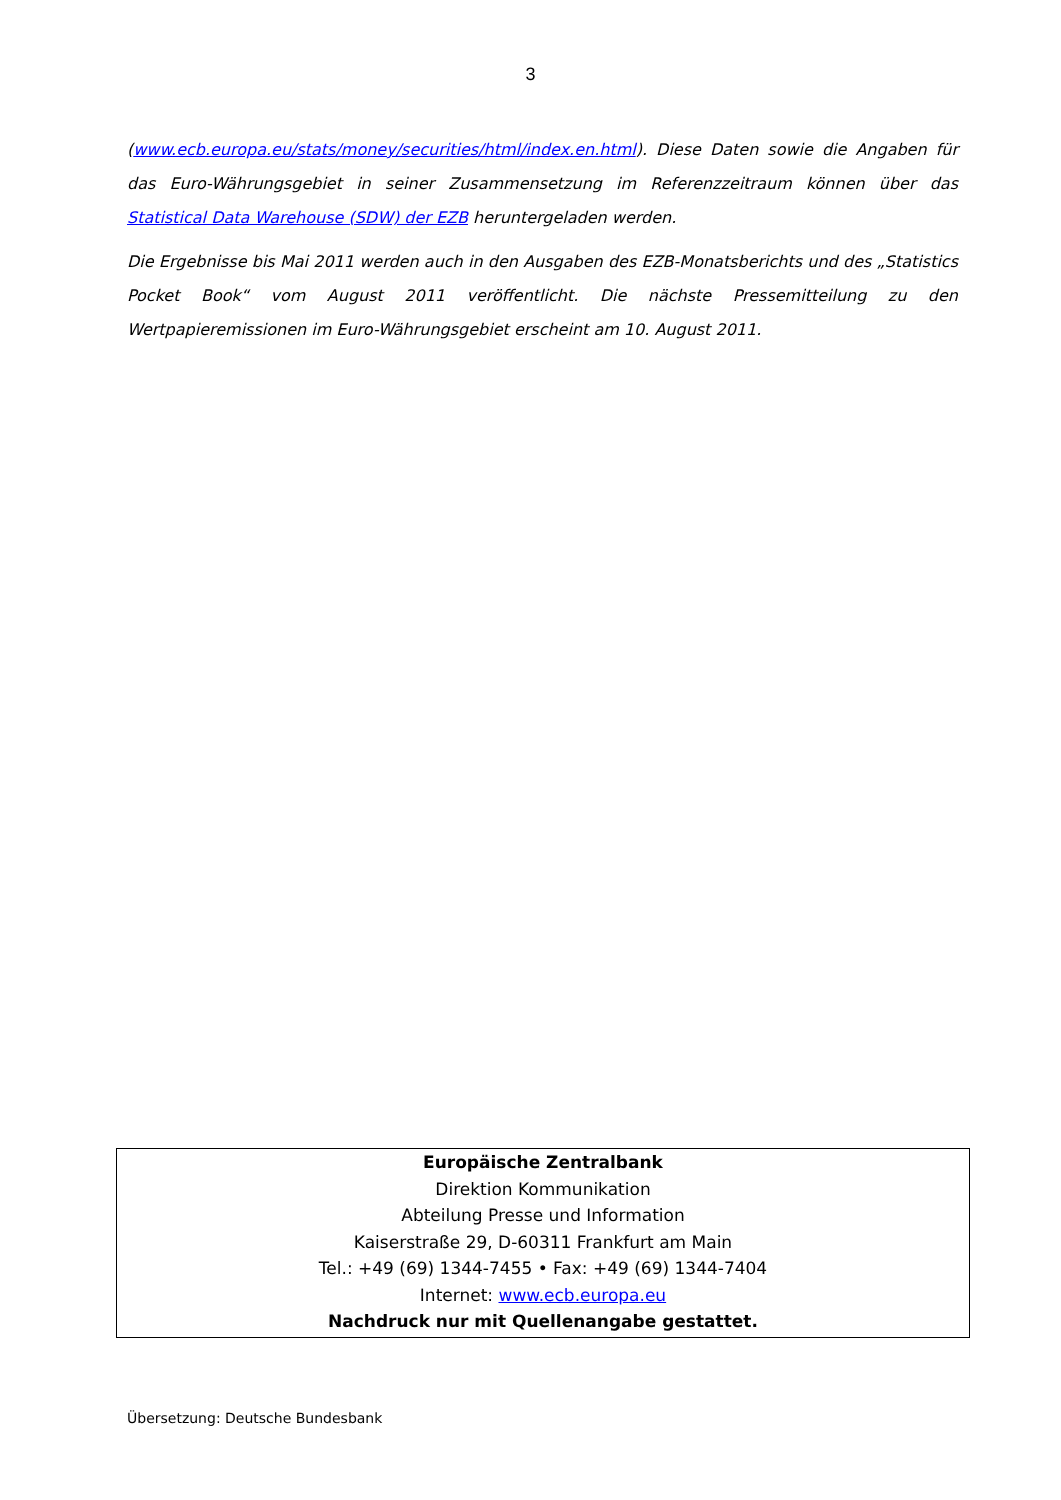3
(www.ecb.europa.eu/stats/money/securities/html/index.en.html). Diese Daten sowie die Angaben für das Euro-Währungsgebiet in seiner Zusammensetzung im Referenzzeitraum können über das Statistical Data Warehouse (SDW) der EZB heruntergeladen werden.
Die Ergebnisse bis Mai 2011 werden auch in den Ausgaben des EZB-Monatsberichts und des „Statistics Pocket Book“ vom August 2011 veröffentlicht. Die nächste Pressemitteilung zu den Wertpapieremissionen im Euro-Währungsgebiet erscheint am 10. August 2011.
Europäische Zentralbank
Direktion Kommunikation
Abteilung Presse und Information
Kaiserstraße 29, D-60311 Frankfurt am Main
Tel.: +49 (69) 1344-7455 • Fax: +49 (69) 1344-7404
Internet: www.ecb.europa.eu
Nachdruck nur mit Quellenangabe gestattet.
Übersetzung: Deutsche Bundesbank